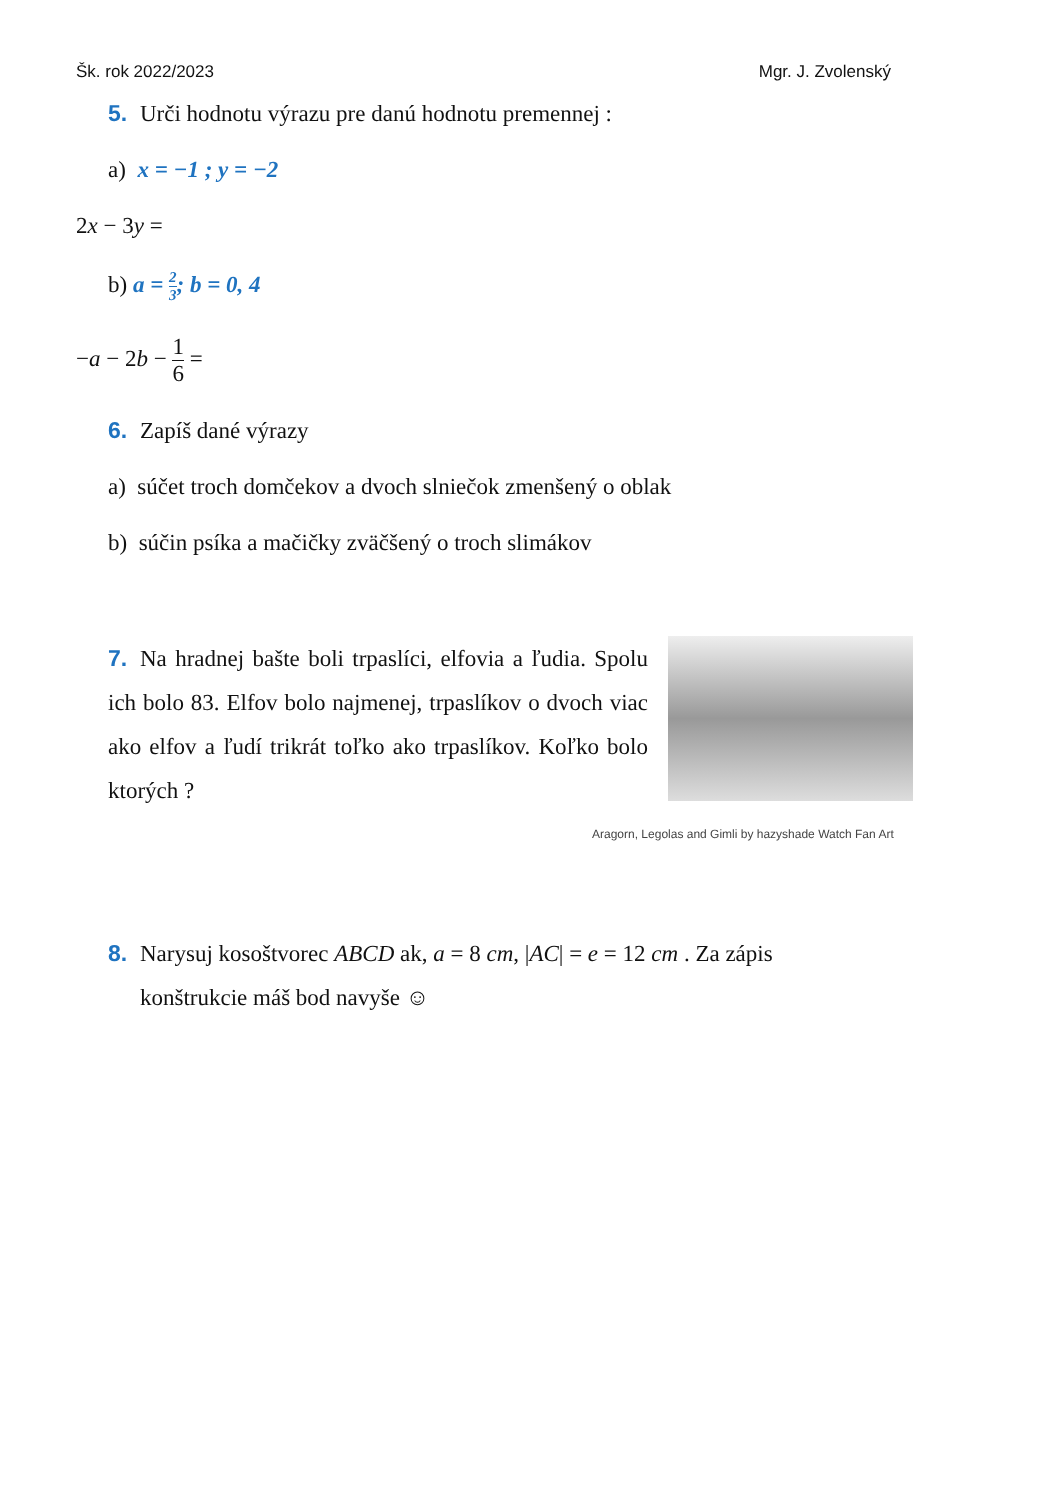Šk. rok 2022/2023 Mgr. J. Zvolenský
5. Urči hodnotu výrazu pre danú hodnotu premennej :
a) x = −1 ; y = −2
2x − 3y =
b) a = 2 3; b = 0, 4
−a − 2b − 1 6 =
6. Zapíš dané výrazy
a) súčet troch domčekov a dvoch slniečok zmenšený o oblak
b) súčin psíka a mačičky zväčšený o troch slimákov
7. Na hradnej bašte boli trpaslíci, elfovia a ľudia. Spolu ich bolo 83. Elfov bolo najmenej, trpaslíkov o dvoch viac ako elfov a ľudí trikrát toľko ako trpaslíkov. Koľko bolo ktorých ?
Aragorn, Legolas and Gimli by hazyshade Watch Fan Art
8. Narysuj kosoštvorec ABCD ak, a = 8 cm, |AC| = e = 12 cm . Za zápis
konštrukcie máš bod navyše ☺